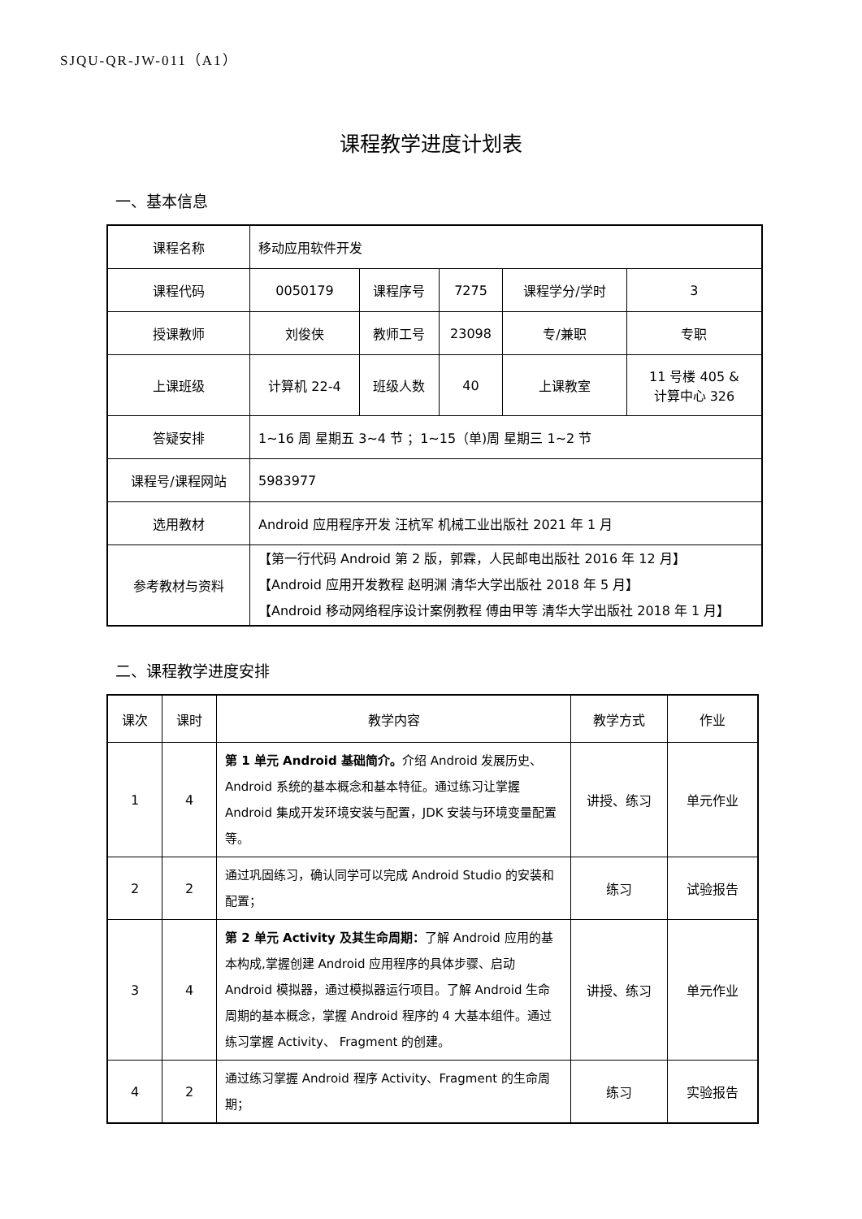SJQU-QR-JW-011（A1）
课程教学进度计划表
一、基本信息
| 课程名称 | 移动应用软件开发 | | | | |
| 课程代码 | 0050179 | 课程序号 | 7275 | 课程学分/学时 | 3 |
| 授课教师 | 刘俊侠 | 教师工号 | 23098 | 专/兼职 | 专职 |
| 上课班级 | 计算机 22-4 | 班级人数 | 40 | 上课教室 | 11 号楼 405 & 计算中心 326 |
| 答疑安排 | 1~16 周 星期五 3~4 节 ；1~15（单)周 星期三 1~2 节 | | | | |
| 课程号/课程网站 | 5983977 | | | | |
| 选用教材 | Android 应用程序开发 汪杭军 机械工业出版社 2021 年 1 月 | | | | |
| 参考教材与资料 | 【第一行代码 Android 第 2 版，郭霖，人民邮电出版社 2016 年 12 月】 【Android 应用开发教程 赵明渊 清华大学出版社 2018 年 5 月】 【Android 移动网络程序设计案例教程 傅由甲等 清华大学出版社 2018 年 1 月】 | | | | |
二、课程教学进度安排
| 课次 | 课时 | 教学内容 | 教学方式 | 作业 |
| --- | --- | --- | --- | --- |
| 1 | 4 | 第 1 单元 Android 基础简介。 介绍 Android 发展历史、Android 系统的基本概念和基本特征。通过练习让掌握 Android 集成开发环境安装与配置，JDK 安装与环境变量配置等。 | 讲授、练习 | 单元作业 |
| 2 | 2 | 通过巩固练习，确认同学可以完成 Android Studio 的安装和配置； | 练习 | 试验报告 |
| 3 | 4 | 第 2 单元 Activity 及其生命周期： 了解 Android 应用的基本构成,掌握创建 Android 应用程序的具体步骤、启动 Android 模拟器，通过模拟器运行项目。了解 Android 生命周期的基本概念，掌握 Android 程序的 4 大基本组件。通过练习掌握 Activity、 Fragment 的创建。 | 讲授、练习 | 单元作业 |
| 4 | 2 | 通过练习掌握 Android 程序 Activity、Fragment 的生命周期； | 练习 | 实验报告 |